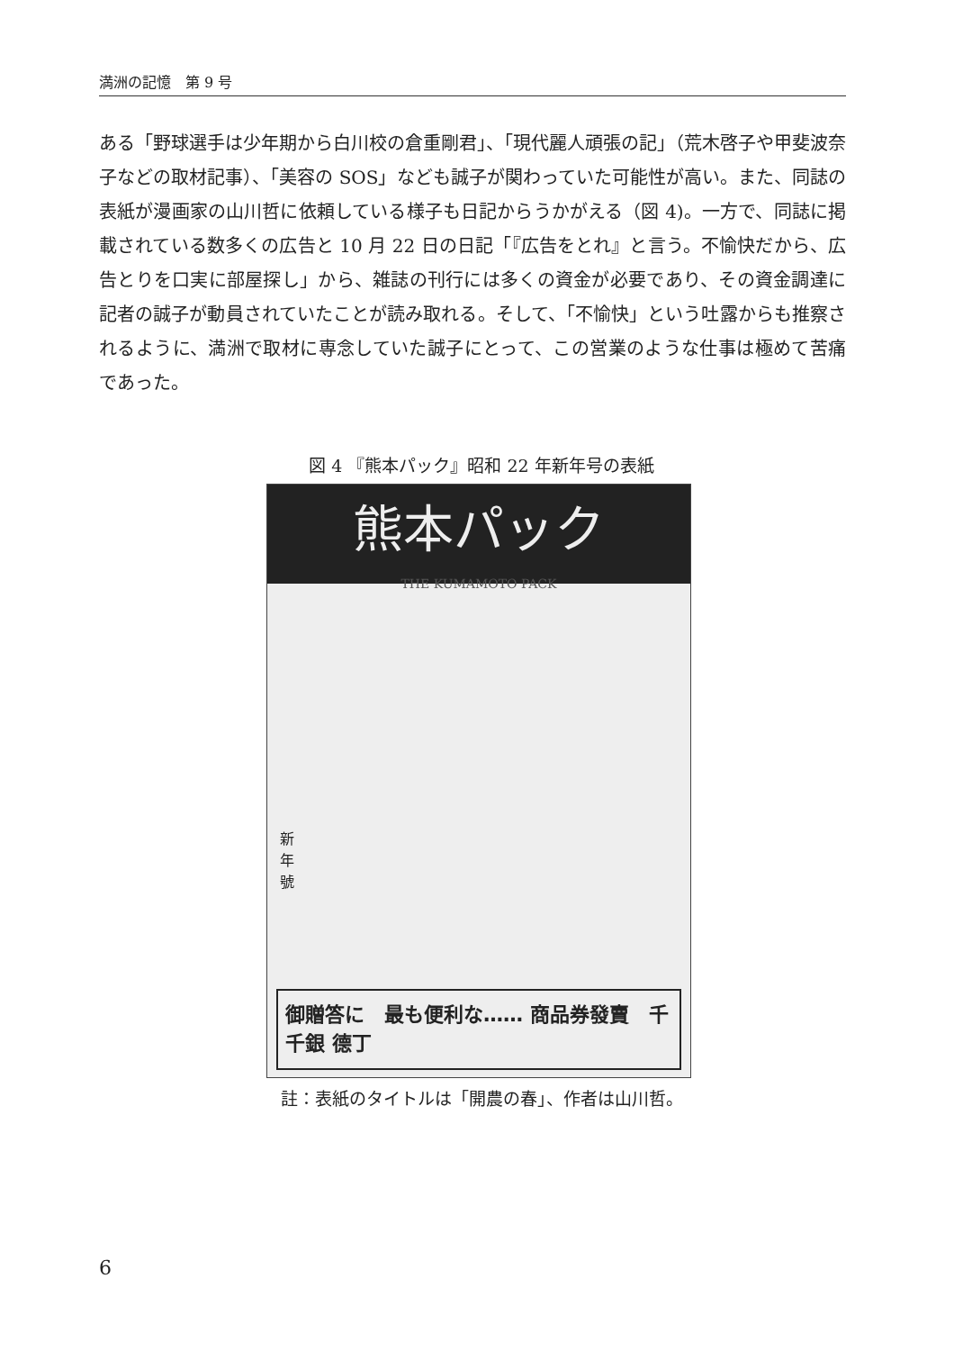満洲の記憶　第 9 号
ある「野球選手は少年期から白川校の倉重剛君」、「現代麗人頑張の記」（荒木啓子や甲斐波奈子などの取材記事）、「美容の SOS」なども誠子が関わっていた可能性が高い。また、同誌の表紙が漫画家の山川哲に依頼している様子も日記からうかがえる（図 4)。一方で、同誌に掲載されている数多くの広告と 10 月 22 日の日記「『広告をとれ』と言う。不愉快だから、広告とりを口実に部屋探し」から、雑誌の刊行には多くの資金が必要であり、その資金調達に記者の誠子が動員されていたことが読み取れる。そして、「不愉快」という吐露からも推察されるように、満洲で取材に専念していた誠子にとって、この営業のような仕事は極めて苦痛であった。
図 4 『熊本パック』昭和 22 年新年号の表紙
熊本パック
THE KUMAMOTO PACK
新年號
御贈答に　最も便利な…… 商品券發賣　千 千銀 德丁
註：表紙のタイトルは「開農の春」、作者は山川哲。
6